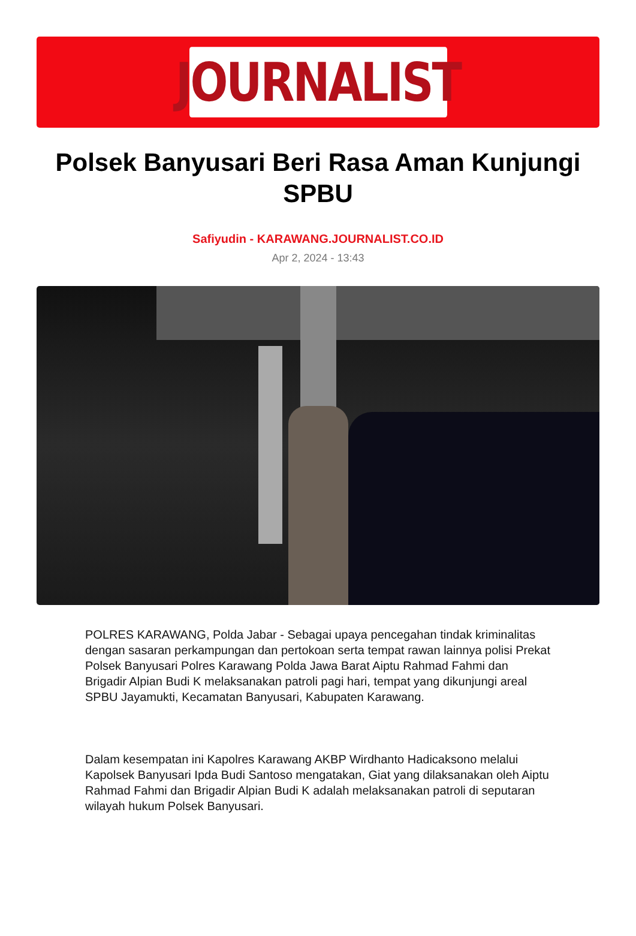JOURNALIST
Polsek Banyusari Beri Rasa Aman Kunjungi SPBU
Safiyudin - KARAWANG.JOURNALIST.CO.ID
Apr 2, 2024 - 13:43
POLRES KARAWANG, Polda Jabar - Sebagai upaya pencegahan tindak kriminalitas dengan sasaran perkampungan dan pertokoan serta tempat rawan lainnya polisi Prekat Polsek Banyusari Polres Karawang Polda Jawa Barat Aiptu Rahmad Fahmi dan Brigadir Alpian Budi K melaksanakan patroli pagi hari, tempat yang dikunjungi areal SPBU Jayamukti, Kecamatan Banyusari, Kabupaten Karawang.
Dalam kesempatan ini Kapolres Karawang AKBP Wirdhanto Hadicaksono melalui Kapolsek Banyusari Ipda Budi Santoso mengatakan, Giat yang dilaksanakan oleh Aiptu Rahmad Fahmi dan Brigadir Alpian Budi K adalah melaksanakan patroli di seputaran wilayah hukum Polsek Banyusari.